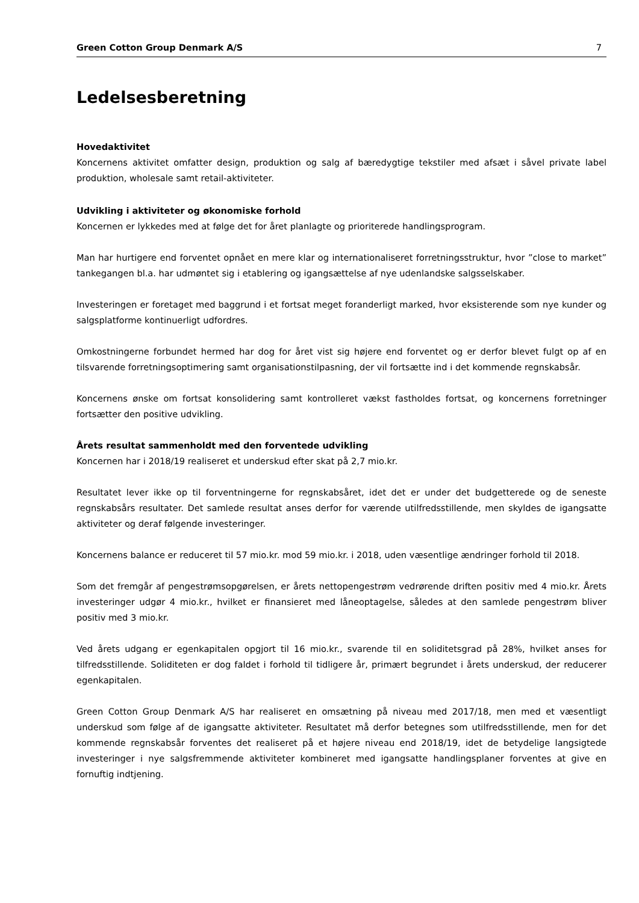Green Cotton Group Denmark A/S 7
Ledelsesberetning
Hovedaktivitet
Koncernens aktivitet omfatter design, produktion og salg af bæredygtige tekstiler med afsæt i såvel private label produktion, wholesale samt retail-aktiviteter.
Udvikling i aktiviteter og økonomiske forhold
Koncernen er lykkedes med at følge det for året planlagte og prioriterede handlingsprogram.
Man har hurtigere end forventet opnået en mere klar og internationaliseret forretningsstruktur, hvor ”close to market” tankegangen bl.a. har udmøntet sig i etablering og igangsættelse af nye udenlandske salgsselskaber.
Investeringen er foretaget med baggrund i et fortsat meget foranderligt marked, hvor eksisterende som nye kunder og salgsplatforme kontinuerligt udfordres.
Omkostningerne forbundet hermed har dog for året vist sig højere end forventet og er derfor blevet fulgt op af en tilsvarende forretningsoptimering samt organisationstilpasning, der vil fortsætte ind i det kommende regnskabsår.
Koncernens ønske om fortsat konsolidering samt kontrolleret vækst fastholdes fortsat, og koncernens forretninger fortsætter den positive udvikling.
Årets resultat sammenholdt med den forventede udvikling
Koncernen har i 2018/19 realiseret et underskud efter skat på 2,7 mio.kr.
Resultatet lever ikke op til forventningerne for regnskabsåret, idet det er under det budgetterede og de seneste regnskabsårs resultater. Det samlede resultat anses derfor for værende utilfredsstillende, men skyldes de igangsatte aktiviteter og deraf følgende investeringer.
Koncernens balance er reduceret til 57 mio.kr. mod 59 mio.kr. i 2018, uden væsentlige ændringer forhold til 2018.
Som det fremgår af pengestrømsopgørelsen, er årets nettopengestrøm vedrørende driften positiv med 4 mio.kr. Årets investeringer udgør 4 mio.kr., hvilket er finansieret med låneoptagelse, således at den samlede pengestrøm bliver positiv med 3 mio.kr.
Ved årets udgang er egenkapitalen opgjort til 16 mio.kr., svarende til en soliditetsgrad på 28%, hvilket anses for tilfredsstillende. Soliditeten er dog faldet i forhold til tidligere år, primært begrundet i årets underskud, der reducerer egenkapitalen.
Green Cotton Group Denmark A/S har realiseret en omsætning på niveau med 2017/18, men med et væsentligt underskud som følge af de igangsatte aktiviteter. Resultatet må derfor betegnes som utilfredsstillende, men for det kommende regnskabsår forventes det realiseret på et højere niveau end 2018/19, idet de betydelige langsigtede investeringer i nye salgsfremmende aktiviteter kombineret med igangsatte handlingsplaner forventes at give en fornuftig indtjening.